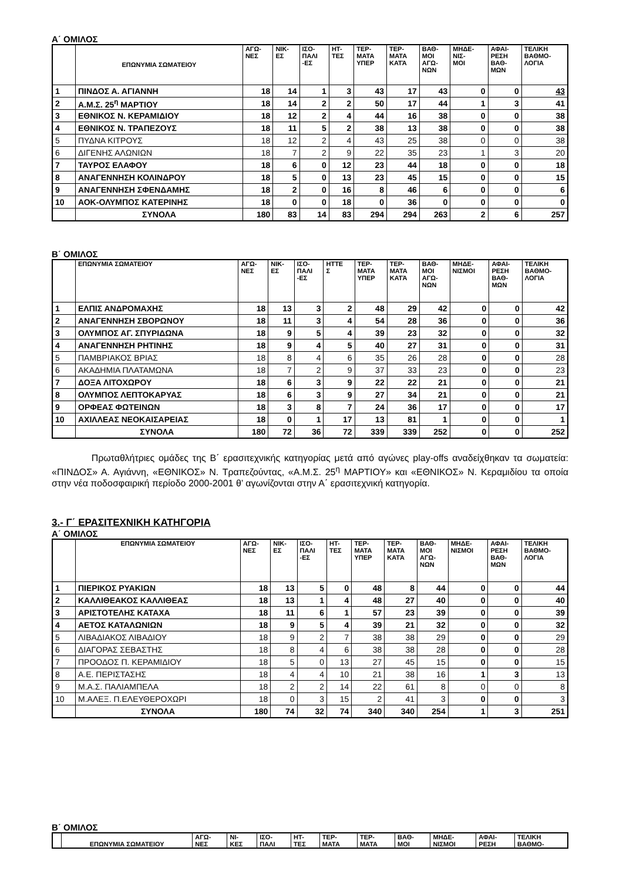Α΄ ΟΜΙΛΟΣ
| | ΕΠΩΝΥΜΙΑ ΣΩΜΑΤΕΙΟΥ | ΑΓΩ- ΝΕΣ | ΝΙΚ- ΕΣ | ΙΣΟ- ΠΑΛΙ -ΕΣ | ΗΤ- ΤΕΣ | ΤΕΡ- ΜΑΤΑ ΥΠΕΡ | ΤΕΡ- ΜΑΤΑ ΚΑΤΆ | ΒΑΘ- ΜΟΙ ΑΓΩ- ΝΩΝ | ΜΗΔΕ- ΝΙΣ- ΜΟΙ | ΑΦΑΙ- ΡΕΣΗ ΒΑΘ- ΜΩΝ | ΤΕΛΙΚΗ ΒΑΘΜΟ- ΛΟΓΙΑ |
| --- | --- | --- | --- | --- | --- | --- | --- | --- | --- | --- | --- |
| 1 | ΠΙΝΔΟΣ Α. ΑΓΙΑΝΝΗ | 18 | 14 | 1 | 3 | 43 | 17 | 43 | 0 | 0 | 43 |
| 2 | Α.Μ.Σ. 25<sup>η</sup> ΜΑΡΤΙΟΥ | 18 | 14 | 2 | 2 | 50 | 17 | 44 | 1 | 3 | 41 |
| 3 | ΕΘΝΙΚΟΣ Ν. ΚΕΡΑΜΙΔΙΟΥ | 18 | 12 | 2 | 4 | 44 | 16 | 38 | 0 | 0 | 38 |
| 4 | ΕΘΝΙΚΟΣ Ν. ΤΡΑΠΕΖΟΥΣ | 18 | 11 | 5 | 2 | 38 | 13 | 38 | 0 | 0 | 38 |
| 5 | ΠΥΔΝΑ ΚΙΤΡΟΥΣ | 18 | 12 | 2 | 4 | 43 | 25 | 38 | 0 | 0 | 38 |
| 6 | ΔΙΓΕΝΗΣ ΑΛΩΝΙΩΝ | 18 | 7 | 2 | 9 | 22 | 35 | 23 | 1 | 3 | 20 |
| 7 | ΤΑΥΡΟΣ ΕΛΑΦΟΥ | 18 | 6 | 0 | 12 | 23 | 44 | 18 | 0 | 0 | 18 |
| 8 | ΑΝΑΓΕΝΝΗΣΗ ΚΟΛΙΝΔΡΟΥ | 18 | 5 | 0 | 13 | 23 | 45 | 15 | 0 | 0 | 15 |
| 9 | ΑΝΑΓΕΝΝΗΣΗ ΣΦΕΝΔΑΜΗΣ | 18 | 2 | 0 | 16 | 8 | 46 | 6 | 0 | 0 | 6 |
| 10 | ΑΟΚ-ΟΛΥΜΠΟΣ ΚΑΤΕΡΙΝΗΣ | 18 | 0 | 0 | 18 | 0 | 36 | 0 | 0 | 0 | 0 |
| | ΣΥΝΟΛΑ | 180 | 83 | 14 | 83 | 294 | 294 | 263 | 2 | 6 | 257 |
Β΄ ΟΜΙΛΟΣ
| | ΕΠΩΝΥΜΙΑ ΣΩΜΑΤΕΙΟΥ | ΑΓΩ- ΝΕΣ | ΝΙΚ- ΕΣ | ΙΣΟ- ΠΑΛΙ -ΕΣ | ΗΤΤΕ Σ | ΤΕΡ- ΜΑΤΑ ΥΠΕΡ | ΤΕΡ- ΜΑΤΑ ΚΑΤΆ | ΒΑΘ- ΜΟΙ ΑΓΩ- ΝΩΝ | ΜΗΔΕ- ΝΙΣΜΟΙ | ΑΦΑΙ- ΡΕΣΗ ΒΑΘ- ΜΩΝ | ΤΕΛΙΚΗ ΒΑΘΜΟ- ΛΟΓΙΑ |
| --- | --- | --- | --- | --- | --- | --- | --- | --- | --- | --- | --- |
| 1 | ΕΛΠΙΣ ΑΝΔΡΟΜΑΧΗΣ | 18 | 13 | 3 | 2 | 48 | 29 | 42 | 0 | 0 | 42 |
| 2 | ΑΝΑΓΕΝΝΗΣΗ ΣΒΟΡΩΝΟΥ | 18 | 11 | 3 | 4 | 54 | 28 | 36 | 0 | 0 | 36 |
| 3 | ΟΛΥΜΠΟΣ ΑΓ. ΣΠΥΡΙΔΩΝΑ | 18 | 9 | 5 | 4 | 39 | 23 | 32 | 0 | 0 | 32 |
| 4 | ΑΝΑΓΕΝΝΗΣΗ ΡΗΤΙΝΗΣ | 18 | 9 | 4 | 5 | 40 | 27 | 31 | 0 | 0 | 31 |
| 5 | ΠΑΜΒΡΙΑΚΟΣ ΒΡΙΑΣ | 18 | 8 | 4 | 6 | 35 | 26 | 28 | 0 | 0 | 28 |
| 6 | ΑΚΑΔΗΜΙΑ ΠΛΑΤΑΜΩΝΑ | 18 | 7 | 2 | 9 | 37 | 33 | 23 | 0 | 0 | 23 |
| 7 | ΔΟΞΑ ΛΙΤΟΧΩΡΟΥ | 18 | 6 | 3 | 9 | 22 | 22 | 21 | 0 | 0 | 21 |
| 8 | ΟΛΥΜΠΟΣ ΛΕΠΤΟΚΑΡΥΑΣ | 18 | 6 | 3 | 9 | 27 | 34 | 21 | 0 | 0 | 21 |
| 9 | ΟΡΦΕΑΣ ΦΩΤΕΙΝΩΝ | 18 | 3 | 8 | 7 | 24 | 36 | 17 | 0 | 0 | 17 |
| 10 | ΑΧΙΛΛΕΑΣ ΝΕΟΚΑΙΣΑΡΕΙΑΣ | 18 | 0 | 1 | 17 | 13 | 81 | 1 | 0 | 0 | 1 |
| | ΣΥΝΟΛΑ | 180 | 72 | 36 | 72 | 339 | 339 | 252 | 0 | 0 | 252 |
Πρωταθλήτριες ομάδες της Β΄ ερασιτεχνικής κατηγορίας μετά από αγώνες play-offs αναδείχθηκαν τα σωματεία: «ΠΙΝΔΟΣ» Α. Αγιάννη, «ΕΘΝΙΚΟΣ» Ν. Τραπεζούντας, «Α.Μ.Σ. 25<sup>η</sup> ΜΑΡΤΙΟΥ» και «ΕΘΝΙΚΟΣ» Ν. Κεραμιδίου τα οποία στην νέα ποδοσφαιρική περίοδο 2000-2001 θ’ αγωνίζονται στην Α΄ ερασιτεχνική κατηγορία.
3.- Γ΄ ΕΡΑΣΙΤΕΧΝΙΚΗ ΚΑΤΗΓΟΡΙΑ
Α΄ ΟΜΙΛΟΣ
| | ΕΠΩΝΥΜΙΑ ΣΩΜΑΤΕΙΟΥ | ΑΓΩ- ΝΕΣ | ΝΙΚ- ΕΣ | ΙΣΟ- ΠΑΛΙ -ΕΣ | ΗΤ- ΤΕΣ | ΤΕΡ- ΜΑΤΑ ΥΠΕΡ | ΤΕΡ- ΜΑΤΑ ΚΑΤΆ | ΒΑΘ- ΜΟΙ ΑΓΩ- ΝΩΝ | ΜΗΔΕ- ΝΙΣΜΟΙ | ΑΦΑΙ- ΡΕΣΗ ΒΑΘ- ΜΩΝ | ΤΕΛΙΚΗ ΒΑΘΜΟ- ΛΟΓΙΑ |
| --- | --- | --- | --- | --- | --- | --- | --- | --- | --- | --- | --- |
| 1 | ΠΙΕΡΙΚΟΣ ΡΥΑΚΙΩΝ | 18 | 13 | 5 | 0 | 48 | 8 | 44 | 0 | 0 | 44 |
| 2 | ΚΑΛΛΙΘΕΑΚΟΣ ΚΑΛΛΙΘΕΑΣ | 18 | 13 | 1 | 4 | 48 | 27 | 40 | 0 | 0 | 40 |
| 3 | ΑΡΙΣΤΟΤΕΛΗΣ ΚΑΤΑΧΑ | 18 | 11 | 6 | 1 | 57 | 23 | 39 | 0 | 0 | 39 |
| 4 | ΑΕΤΟΣ ΚΑΤΑΛΩΝΙΩΝ | 18 | 9 | 5 | 4 | 39 | 21 | 32 | 0 | 0 | 32 |
| 5 | ΛΙΒΑΔΙΑΚΟΣ ΛΙΒΑΔΙΟΥ | 18 | 9 | 2 | 7 | 38 | 38 | 29 | 0 | 0 | 29 |
| 6 | ΔΙΑΓΟΡΑΣ ΣΕΒΑΣΤΗΣ | 18 | 8 | 4 | 6 | 38 | 38 | 28 | 0 | 0 | 28 |
| 7 | ΠΡΟΟΔΟΣ Π. ΚΕΡΑΜΙΔΙΟΥ | 18 | 5 | 0 | 13 | 27 | 45 | 15 | 0 | 0 | 15 |
| 8 | Α.Ε. ΠΕΡΙΣΤΑΣΗΣ | 18 | 4 | 4 | 10 | 21 | 38 | 16 | 1 | 3 | 13 |
| 9 | Μ.Α.Σ. ΠΑΛΙΑΜΠΕΛΑ | 18 | 2 | 2 | 14 | 22 | 61 | 8 | 0 | 0 | 8 |
| 10 | Μ.ΑΛΕΞ. Π.ΕΛΕΥΘΕΡΟΧΩΡΙ | 18 | 0 | 3 | 15 | 2 | 41 | 3 | 0 | 0 | 3 |
| | ΣΥΝΟΛΑ | 180 | 74 | 32 | 74 | 340 | 340 | 254 | 1 | 3 | 251 |
Β΄ ΟΜΙΛΟΣ
| | ΕΠΩΝΥΜΙΑ ΣΩΜΑΤΕΙΟΥ | ΑΓΩ- ΝΕΣ | ΝΙ- ΚΕΣ | ΙΣΟ- ΠΑΛΙ | ΗΤ- ΤΕΣ | ΤΕΡ- ΜΑΤΑ | ΤΕΡ- ΜΑΤΑ | ΒΑΘ- ΜΟΙ | ΜΗΔΕ- ΝΙΣΜΟΙ | ΑΦΑΙ- ΡΕΣΗ | ΤΕΛΙΚΗ ΒΑΘΜΟ- |
| --- | --- | --- | --- | --- | --- | --- | --- | --- | --- | --- | --- |